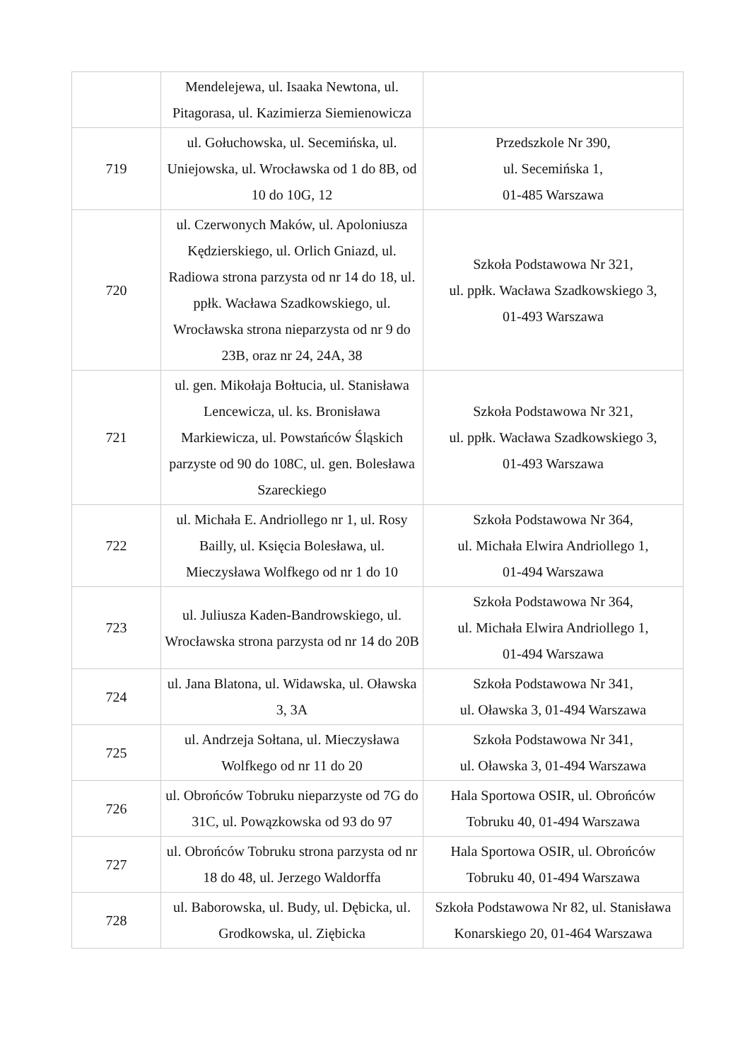| | Mendelejewa, ul. Isaaka Newtona, ul. Pitagorasa, ul. Kazimierza Siemienowicza | |
| 719 | ul. Gołuchowska, ul. Secemińska, ul. Uniejowska, ul. Wrocławska od 1 do 8B, od 10 do 10G, 12 | Przedszkole Nr 390, ul. Secemińska 1, 01-485 Warszawa |
| 720 | ul. Czerwonych Maków, ul. Apoloniusza Kędzierskiego, ul. Orlich Gniazd, ul. Radiowa strona parzysta od nr 14 do 18, ul. ppłk. Wacława Szadkowskiego, ul. Wrocławska strona nieparzysta od nr 9 do 23B, oraz nr 24, 24A, 38 | Szkoła Podstawowa Nr 321, ul. ppłk. Wacława Szadkowskiego 3, 01-493 Warszawa |
| 721 | ul. gen. Mikołaja Bołtucia, ul. Stanisława Lencewicza, ul. ks. Bronisława Markiewicza, ul. Powstańców Śląskich parzyste od 90 do 108C, ul. gen. Bolesława Szareckiego | Szkoła Podstawowa Nr 321, ul. ppłk. Wacława Szadkowskiego 3, 01-493 Warszawa |
| 722 | ul. Michała E. Andriollego nr 1, ul. Rosy Bailly, ul. Księcia Bolesława, ul. Mieczysława Wolfkego od nr 1 do 10 | Szkoła Podstawowa Nr 364, ul. Michała Elwira Andriollego 1, 01-494 Warszawa |
| 723 | ul. Juliusza Kaden-Bandrowskiego, ul. Wrocławska strona parzysta od nr 14 do 20B | Szkoła Podstawowa Nr 364, ul. Michała Elwira Andriollego 1, 01-494 Warszawa |
| 724 | ul. Jana Blatona, ul. Widawska, ul. Oławska 3, 3A | Szkoła Podstawowa Nr 341, ul. Oławska 3, 01-494 Warszawa |
| 725 | ul. Andrzeja Sołtana, ul. Mieczysława Wolfkego od nr 11 do 20 | Szkoła Podstawowa Nr 341, ul. Oławska 3, 01-494 Warszawa |
| 726 | ul. Obrońców Tobruku nieparzyste od 7G do 31C, ul. Powązkowska od 93 do 97 | Hala Sportowa OSIR, ul. Obrońców Tobruku 40, 01-494 Warszawa |
| 727 | ul. Obrońców Tobruku strona parzysta od nr 18 do 48, ul. Jerzego Waldorffa | Hala Sportowa OSIR, ul. Obrońców Tobruku 40, 01-494 Warszawa |
| 728 | ul. Baborowska, ul. Budy, ul. Dębicka, ul. Grodkowska, ul. Ziębicka | Szkoła Podstawowa Nr 82, ul. Stanisława Konarskiego 20, 01-464 Warszawa |